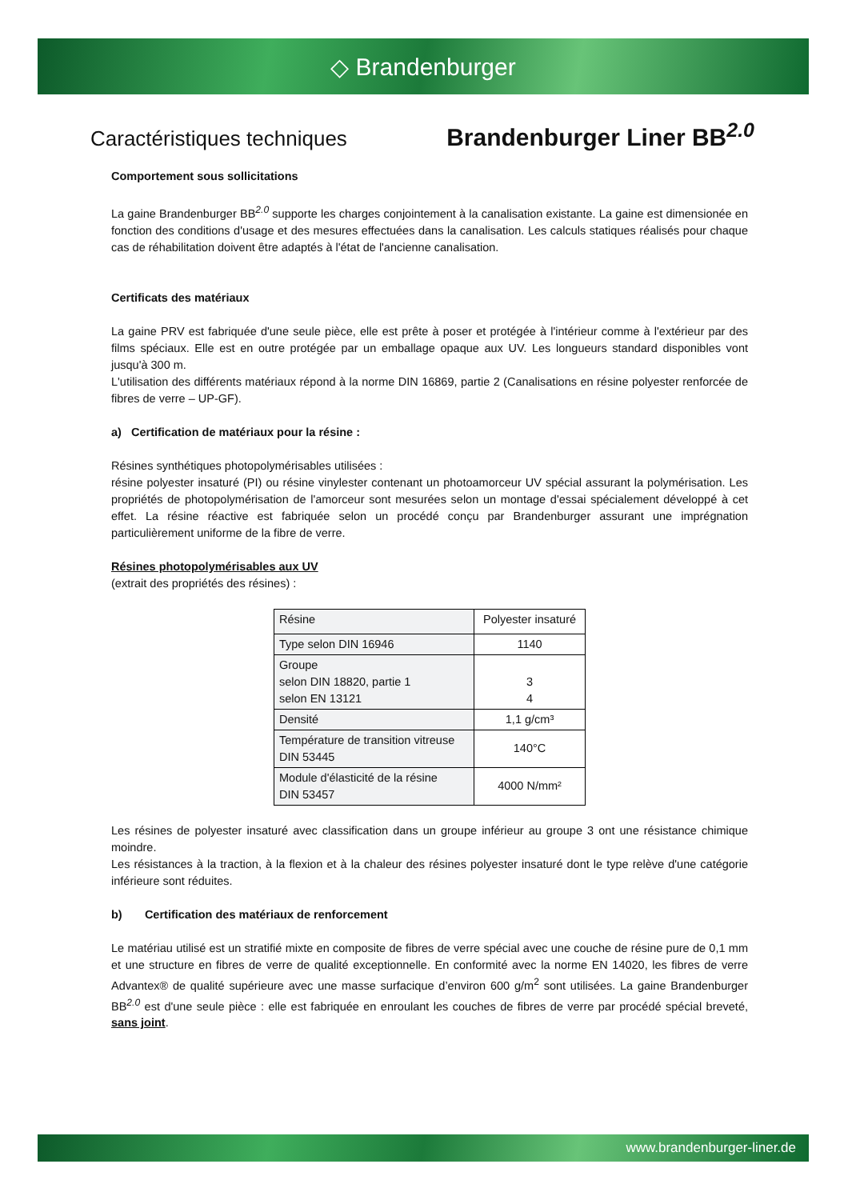◇ Brandenburger
Caractéristiques techniques
Brandenburger Liner BB<sup>2.0</sup>
Comportement sous sollicitations
La gaine Brandenburger BB<sup>2.0</sup> supporte les charges conjointement à la canalisation existante. La gaine est dimensionée en fonction des conditions d'usage et des mesures effectuées dans la canalisation. Les calculs statiques réalisés pour chaque cas de réhabilitation doivent être adaptés à l'état de l'ancienne canalisation.
Certificats des matériaux
La gaine PRV est fabriquée d'une seule pièce, elle est prête à poser et protégée à l'intérieur comme à l'extérieur par des films spéciaux. Elle est en outre protégée par un emballage opaque aux UV. Les longueurs standard disponibles vont jusqu'à 300 m.
L'utilisation des différents matériaux répond à la norme DIN 16869, partie 2 (Canalisations en résine polyester renforcée de fibres de verre – UP-GF).
a) Certification de matériaux pour la résine :
Résines synthétiques photopolymérisables utilisées :
résine polyester insaturé (PI) ou résine vinylester contenant un photoamorceur UV spécial assurant la polymérisation. Les propriétés de photopolymérisation de l'amorceur sont mesurées selon un montage d'essai spécialement développé à cet effet. La résine réactive est fabriquée selon un procédé conçu par Brandenburger assurant une imprégnation particulièrement uniforme de la fibre de verre.
Résines photopolymérisables aux UV
(extrait des propriétés des résines) :
| Résine | Polyester insaturé |
| Type selon DIN 16946 | 1140 |
| Groupe selon DIN 18820, partie 1 selon EN 13121 | 3 4 |
| Densité | 1,1 g/cm³ |
| Température de transition vitreuse DIN 53445 | 140°C |
| Module d'élasticité de la résine DIN 53457 | 4000 N/mm² |
Les résines de polyester insaturé avec classification dans un groupe inférieur au groupe 3 ont une résistance chimique moindre.
Les résistances à la traction, à la flexion et à la chaleur des résines polyester insaturé dont le type relève d'une catégorie inférieure sont réduites.
b) Certification des matériaux de renforcement
Le matériau utilisé est un stratifié mixte en composite de fibres de verre spécial avec une couche de résine pure de 0,1 mm et une structure en fibres de verre de qualité exceptionnelle. En conformité avec la norme EN 14020, les fibres de verre Advantex® de qualité supérieure avec une masse surfacique d’environ 600 g/m<sup>2</sup> sont utilisées. La gaine Brandenburger BB<sup>2.0</sup> est d'une seule pièce : elle est fabriquée en enroulant les couches de fibres de verre par procédé spécial breveté, sans joint.
www.brandenburger-liner.de